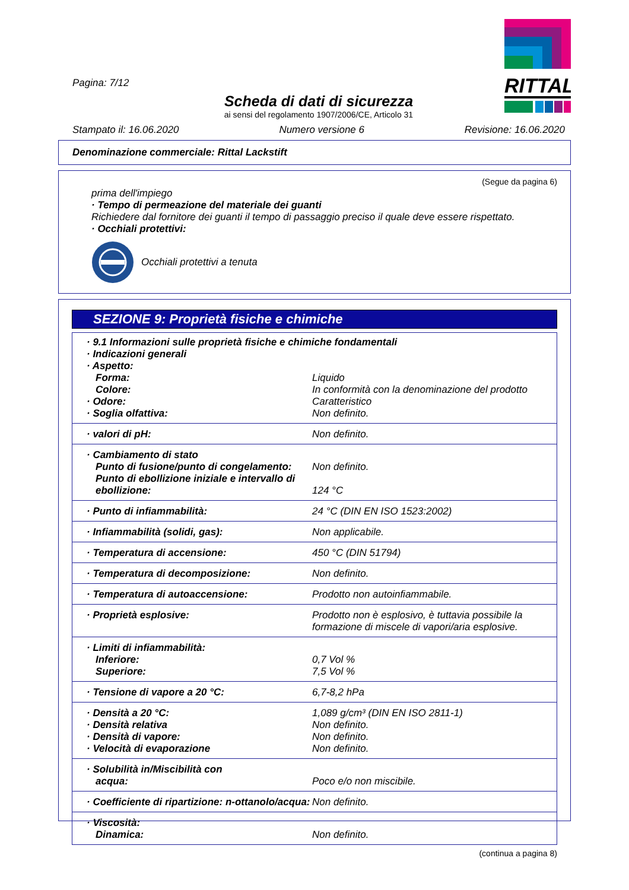RITTAL
Pagina: 7/12
Scheda di dati di sicurezza
ai sensi del regolamento 1907/2006/CE, Articolo 31
Stampato il: 16.06.2020 Numero versione 6 Revisione: 16.06.2020
Denominazione commerciale: Rittal Lackstift
(Segue da pagina 6)
prima dell'impiego
· Tempo di permeazione del materiale dei guanti
Richiedere dal fornitore dei guanti il tempo di passaggio preciso il quale deve essere rispettato.
· Occhiali protettivi:
Occhiali protettivi a tenuta
SEZIONE 9: Proprietà fisiche e chimiche
| · 9.1 Informazioni sulle proprietà fisiche e chimiche fondamentali · Indicazioni generali · Aspetto: | |
| Forma: Colore: · Odore: · Soglia olfattiva: | Liquido In conformità con la denominazione del prodotto Caratteristico Non definito. |
| · valori di pH: | Non definito. |
| · Cambiamento di stato Punto di fusione/punto di congelamento: Punto di ebollizione iniziale e intervallo di ebollizione: | Non definito. 124 °C |
| · Punto di infiammabilità: | 24 °C (DIN EN ISO 1523:2002) |
| · Infiammabilità (solidi, gas): | Non applicabile. |
| · Temperatura di accensione: | 450 °C (DIN 51794) |
| · Temperatura di decomposizione: | Non definito. |
| · Temperatura di autoaccensione: | Prodotto non autoinfiammabile. |
| · Proprietà esplosive: | Prodotto non è esplosivo, è tuttavia possibile la formazione di miscele di vapori/aria esplosive. |
| · Limiti di infiammabilità: Inferiore: Superiore: | 0,7 Vol % 7,5 Vol % |
| · Tensione di vapore a 20 °C: | 6,7-8,2 hPa |
| · Densità a 20 °C: · Densità relativa · Densità di vapore: · Velocità di evaporazione | 1,089 g/cm³ (DIN EN ISO 2811-1) Non definito. Non definito. Non definito. |
| · Solubilità in/Miscibilità con acqua: | Poco e/o non miscibile. |
| · Coefficiente di ripartizione: n-ottanolo/acqua: | Non definito. |
| · Viscosità: Dinamica: | Non definito. |
(continua a pagina 8)